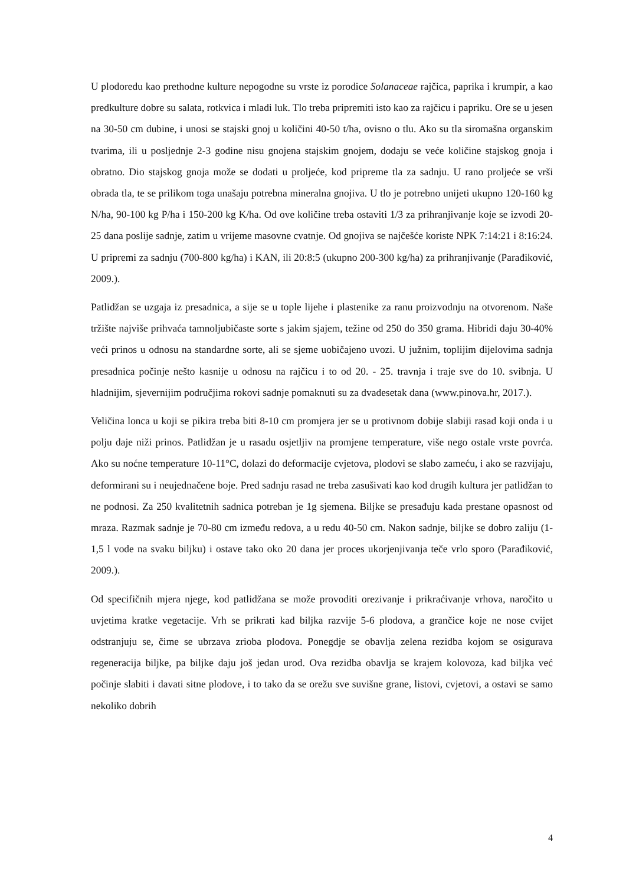U plodoredu kao prethodne kulture nepogodne su vrste iz porodice Solanaceae rajčica, paprika i krumpir, a kao predkulture dobre su salata, rotkvica i mladi luk. Tlo treba pripremiti isto kao za rajčicu i papriku. Ore se u jesen na 30-50 cm dubine, i unosi se stajski gnoj u količini 40-50 t/ha, ovisno o tlu. Ako su tla siromašna organskim tvarima, ili u posljednje 2-3 godine nisu gnojena stajskim gnojem, dodaju se veće količine stajskog gnoja i obratno. Dio stajskog gnoja može se dodati u proljeće, kod pripreme tla za sadnju. U rano proljeće se vrši obrada tla, te se prilikom toga unašaju potrebna mineralna gnojiva. U tlo je potrebno unijeti ukupno 120-160 kg N/ha, 90-100 kg P/ha i 150-200 kg K/ha. Od ove količine treba ostaviti 1/3 za prihranjivanje koje se izvodi 20-25 dana poslije sadnje, zatim u vrijeme masovne cvatnje. Od gnojiva se najčešće koriste NPK 7:14:21 i 8:16:24. U pripremi za sadnju (700-800 kg/ha) i KAN, ili 20:8:5 (ukupno 200-300 kg/ha) za prihranjivanje (Parađiković, 2009.).
Patlidžan se uzgaja iz presadnica, a sije se u tople lijehe i plastenike za ranu proizvodnju na otvorenom. Naše tržište najviše prihvaća tamnoljubičaste sorte s jakim sjajem, težine od 250 do 350 grama. Hibridi daju 30-40% veći prinos u odnosu na standardne sorte, ali se sjeme uobičajeno uvozi. U južnim, toplijim dijelovima sadnja presadnica počinje nešto kasnije u odnosu na rajčicu i to od 20. - 25. travnja i traje sve do 10. svibnja. U hladnijim, sjevernijim područjima rokovi sadnje pomaknuti su za dvadesetak dana (www.pinova.hr, 2017.).
Veličina lonca u koji se pikira treba biti 8-10 cm promjera jer se u protivnom dobije slabiji rasad koji onda i u polju daje niži prinos. Patlidžan je u rasadu osjetljiv na promjene temperature, više nego ostale vrste povrća. Ako su noćne temperature 10-11°C, dolazi do deformacije cvjetova, plodovi se slabo zameću, i ako se razvijaju, deformirani su i neujednačene boje. Pred sadnju rasad ne treba zasušivati kao kod drugih kultura jer patlidžan to ne podnosi. Za 250 kvalitetnih sadnica potreban je 1g sjemena. Biljke se presađuju kada prestane opasnost od mraza. Razmak sadnje je 70-80 cm između redova, a u redu 40-50 cm. Nakon sadnje, biljke se dobro zaliju (1-1,5 l vode na svaku biljku) i ostave tako oko 20 dana jer proces ukorjenjivanja teče vrlo sporo (Parađiković, 2009.).
Od specifičnih mjera njege, kod patlidžana se može provoditi orezivanje i prikraćivanje vrhova, naročito u uvjetima kratke vegetacije. Vrh se prikrati kad biljka razvije 5-6 plodova, a grančice koje ne nose cvijet odstranjuju se, čime se ubrzava zrioba plodova. Ponegdje se obavlja zelena rezidba kojom se osigurava regeneracija biljke, pa biljke daju još jedan urod. Ova rezidba obavlja se krajem kolovoza, kad biljka već počinje slabiti i davati sitne plodove, i to tako da se orežu sve suvišne grane, listovi, cvjetovi, a ostavi se samo nekoliko dobrih
4